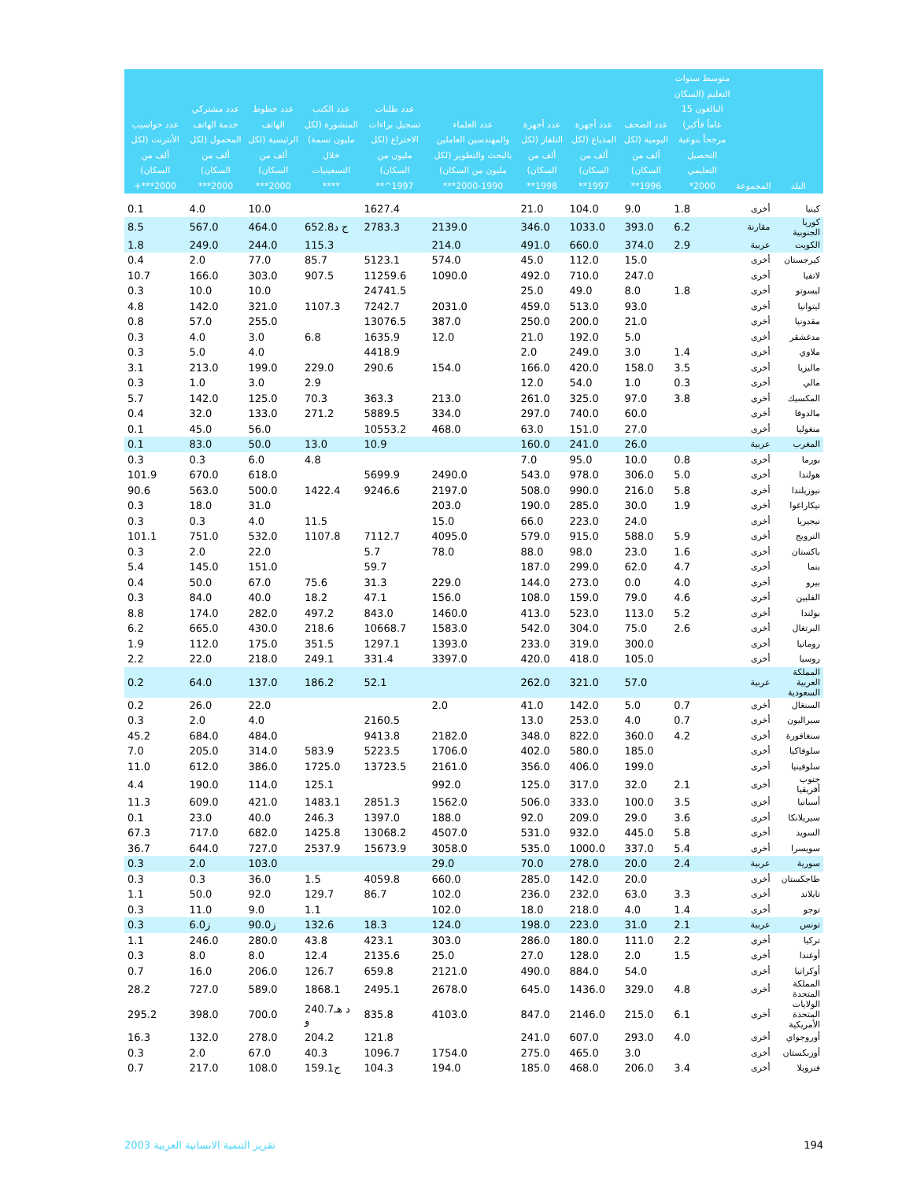| البلد | المجموعة | متوسط سنوات التعليم (السكان البالغون 15 عاماً فأكبر) مرجحاً بنوعية التحصيل التعليمي 2000* | عدد الصحف اليومية (لكل ألف من السكان) 1996** | عدد أجهزة المذياع (لكل ألف من السكان) 1997** | عدد أجهزة التلفاز (لكل ألف من السكان) 1998** | عدد العلماء والمهندسين العاملين بالبحث والتطوير (لكل مليون من السكان) 1990-2000*** | عدد طلبات تسجيل براءات الاختراع (لكل مليون من السكان) 1997^** | عدد الكتب المنشورة (لكل مليون نسمة) خلال التسعينيات **** | عدد خطوط الهاتف الرئيسية (لكل ألف من السكان) 2000*** | عدد مشتركي خدمة الهاتف المحمول (لكل ألف من السكان) 2000*** | عدد حواسيب الأنترنت (لكل ألف من السكان) 2000***+ |
| --- | --- | --- | --- | --- | --- | --- | --- | --- | --- | --- | --- |
| كينيا | أخرى | 1.8 | 9.0 | 104.0 | 21.0 | | 1627.4 | | 10.0 | 4.0 | 0.1 |
| كوريا الجنوبية | مقارنة | 6.2 | 393.0 | 1033.0 | 346.0 | 2139.0 | 2783.3 | 652.8ج د | 464.0 | 567.0 | 8.5 |
| الكويت | عربية | 2.9 | 374.0 | 660.0 | 491.0 | 214.0 | | 115.3 | 244.0 | 249.0 | 1.8 |
| كيرجستان | أخرى | | 15.0 | 112.0 | 45.0 | 574.0 | 5123.1 | 85.7 | 77.0 | 2.0 | 0.4 |
| لاتفيا | أخرى | | 247.0 | 710.0 | 492.0 | 1090.0 | 11259.6 | 907.5 | 303.0 | 166.0 | 10.7 |
| ليسوتو | أخرى | 1.8 | 8.0 | 49.0 | 25.0 | | 24741.5 | | 10.0 | 10.0 | 0.3 |
| ليتوانيا | أخرى | | 93.0 | 513.0 | 459.0 | 2031.0 | 7242.7 | 1107.3 | 321.0 | 142.0 | 4.8 |
| مقدونيا | أخرى | | 21.0 | 200.0 | 250.0 | 387.0 | 13076.5 | | 255.0 | 57.0 | 0.8 |
| مدغشقر | أخرى | | 5.0 | 192.0 | 21.0 | 12.0 | 1635.9 | 6.8 | 3.0 | 4.0 | 0.3 |
| ملاوي | أخرى | 1.4 | 3.0 | 249.0 | 2.0 | | 4418.9 | | 4.0 | 5.0 | 0.3 |
| ماليزيا | أخرى | 3.5 | 158.0 | 420.0 | 166.0 | 154.0 | 290.6 | 229.0 | 199.0 | 213.0 | 3.1 |
| مالي | أخرى | 0.3 | 1.0 | 54.0 | 12.0 | | | 2.9 | 3.0 | 1.0 | 0.3 |
| المكسيك | أخرى | 3.8 | 97.0 | 325.0 | 261.0 | 213.0 | 363.3 | 70.3 | 125.0 | 142.0 | 5.7 |
| مالدوفا | أخرى | | 60.0 | 740.0 | 297.0 | 334.0 | 5889.5 | 271.2 | 133.0 | 32.0 | 0.4 |
| منغوليا | أخرى | | 27.0 | 151.0 | 63.0 | 468.0 | 10553.2 | | 56.0 | 45.0 | 0.1 |
| المغرب | عربية | | 26.0 | 241.0 | 160.0 | | 10.9 | 13.0 | 50.0 | 83.0 | 0.1 |
| بورما | أخرى | 0.8 | 10.0 | 95.0 | 7.0 | | | 4.8 | 6.0 | 0.3 | 0.3 |
| هولندا | أخرى | 5.0 | 306.0 | 978.0 | 543.0 | 2490.0 | 5699.9 | | 618.0 | 670.0 | 101.9 |
| نيوزيلندا | أخرى | 5.8 | 216.0 | 990.0 | 508.0 | 2197.0 | 9246.6 | 1422.4 | 500.0 | 563.0 | 90.6 |
| نيكاراغوا | أخرى | 1.9 | 30.0 | 285.0 | 190.0 | 203.0 | | | 31.0 | 18.0 | 0.3 |
| نيجيريا | أخرى | | 24.0 | 223.0 | 66.0 | 15.0 | | 11.5 | 4.0 | 0.3 | 0.3 |
| النرويج | أخرى | 5.9 | 588.0 | 915.0 | 579.0 | 4095.0 | 7112.7 | 1107.8 | 532.0 | 751.0 | 101.1 |
| باكستان | أخرى | 1.6 | 23.0 | 98.0 | 88.0 | 78.0 | 5.7 | | 22.0 | 2.0 | 0.3 |
| بنما | أخرى | 4.7 | 62.0 | 299.0 | 187.0 | | 59.7 | | 151.0 | 145.0 | 5.4 |
| بيرو | أخرى | 4.0 | 0.0 | 273.0 | 144.0 | 229.0 | 31.3 | 75.6 | 67.0 | 50.0 | 0.4 |
| الفلبين | أخرى | 4.6 | 79.0 | 159.0 | 108.0 | 156.0 | 47.1 | 18.2 | 40.0 | 84.0 | 0.3 |
| بولندا | أخرى | 5.2 | 113.0 | 523.0 | 413.0 | 1460.0 | 843.0 | 497.2 | 282.0 | 174.0 | 8.8 |
| البرتغال | أخرى | 2.6 | 75.0 | 304.0 | 542.0 | 1583.0 | 10668.7 | 218.6 | 430.0 | 665.0 | 6.2 |
| رومانيا | أخرى | | 300.0 | 319.0 | 233.0 | 1393.0 | 1297.1 | 351.5 | 175.0 | 112.0 | 1.9 |
| روسيا | أخرى | | 105.0 | 418.0 | 420.0 | 3397.0 | 331.4 | 249.1 | 218.0 | 22.0 | 2.2 |
| المملكة العربية السعودية | عربية | | 57.0 | 321.0 | 262.0 | | 52.1 | 186.2 | 137.0 | 64.0 | 0.2 |
| السنغال | أخرى | 0.7 | 5.0 | 142.0 | 41.0 | 2.0 | | | 22.0 | 26.0 | 0.2 |
| سيراليون | أخرى | 0.7 | 4.0 | 253.0 | 13.0 | | 2160.5 | | 4.0 | 2.0 | 0.3 |
| سنغافورة | أخرى | 4.2 | 360.0 | 822.0 | 348.0 | 2182.0 | 9413.8 | | 484.0 | 684.0 | 45.2 |
| سلوفاكيا | أخرى | | 185.0 | 580.0 | 402.0 | 1706.0 | 5223.5 | 583.9 | 314.0 | 205.0 | 7.0 |
| سلوفينيا | أخرى | | 199.0 | 406.0 | 356.0 | 2161.0 | 13723.5 | 1725.0 | 386.0 | 612.0 | 11.0 |
| جنوب أفريقيا | أخرى | 2.1 | 32.0 | 317.0 | 125.0 | 992.0 | | 125.1 | 114.0 | 190.0 | 4.4 |
| أسبانيا | أخرى | 3.5 | 100.0 | 333.0 | 506.0 | 1562.0 | 2851.3 | 1483.1 | 421.0 | 609.0 | 11.3 |
| سيريلانكا | أخرى | 3.6 | 29.0 | 209.0 | 92.0 | 188.0 | 1397.0 | 246.3 | 40.0 | 23.0 | 0.1 |
| السويد | أخرى | 5.8 | 445.0 | 932.0 | 531.0 | 4507.0 | 13068.2 | 1425.8 | 682.0 | 717.0 | 67.3 |
| سويسرا | أخرى | 5.4 | 337.0 | 1000.0 | 535.0 | 3058.0 | 15673.9 | 2537.9 | 727.0 | 644.0 | 36.7 |
| سورية | عربية | 2.4 | 20.0 | 278.0 | 70.0 | 29.0 | | | 103.0 | 2.0 | 0.3 |
| طاجكستان | أخرى | | 20.0 | 142.0 | 285.0 | 660.0 | 4059.8 | 1.5 | 36.0 | 0.3 | 0.3 |
| تايلاند | أخرى | 3.3 | 63.0 | 232.0 | 236.0 | 102.0 | 86.7 | 129.7 | 92.0 | 50.0 | 1.1 |
| توجو | أخرى | 1.4 | 4.0 | 218.0 | 18.0 | 102.0 | | 1.1 | 9.0 | 11.0 | 0.3 |
| تونس | عربية | 2.1 | 31.0 | 223.0 | 198.0 | 124.0 | 18.3 | 132.6 | 90.0ز | 6.0ز | 0.3 |
| تركيا | أخرى | 2.2 | 111.0 | 180.0 | 286.0 | 303.0 | 423.1 | 43.8 | 280.0 | 246.0 | 1.1 |
| أوغندا | أخرى | 1.5 | 2.0 | 128.0 | 27.0 | 25.0 | 2135.6 | 12.4 | 8.0 | 8.0 | 0.3 |
| أوكرانيا | أخرى | | 54.0 | 884.0 | 490.0 | 2121.0 | 659.8 | 126.7 | 206.0 | 16.0 | 0.7 |
| المملكة المتحدة | أخرى | 4.8 | 329.0 | 1436.0 | 645.0 | 2678.0 | 2495.1 | 1868.1 | 589.0 | 727.0 | 28.2 |
| الولايات المتحدة الأمريكية | أخرى | 6.1 | 215.0 | 2146.0 | 847.0 | 4103.0 | 835.8 | 240.7د هـ و | 700.0 | 398.0 | 295.2 |
| أوروجواي | أخرى | 4.0 | 293.0 | 607.0 | 241.0 | | 121.8 | 204.2 | 278.0 | 132.0 | 16.3 |
| أوزبكستان | أخرى | | 3.0 | 465.0 | 275.0 | 1754.0 | 1096.7 | 40.3 | 67.0 | 2.0 | 0.3 |
| فنزويلا | أخرى | 3.4 | 206.0 | 468.0 | 185.0 | 194.0 | 104.3 | 159.1ج | 108.0 | 217.0 | 0.7 |
تقرير التنمية الانسانية العربية 2003 194